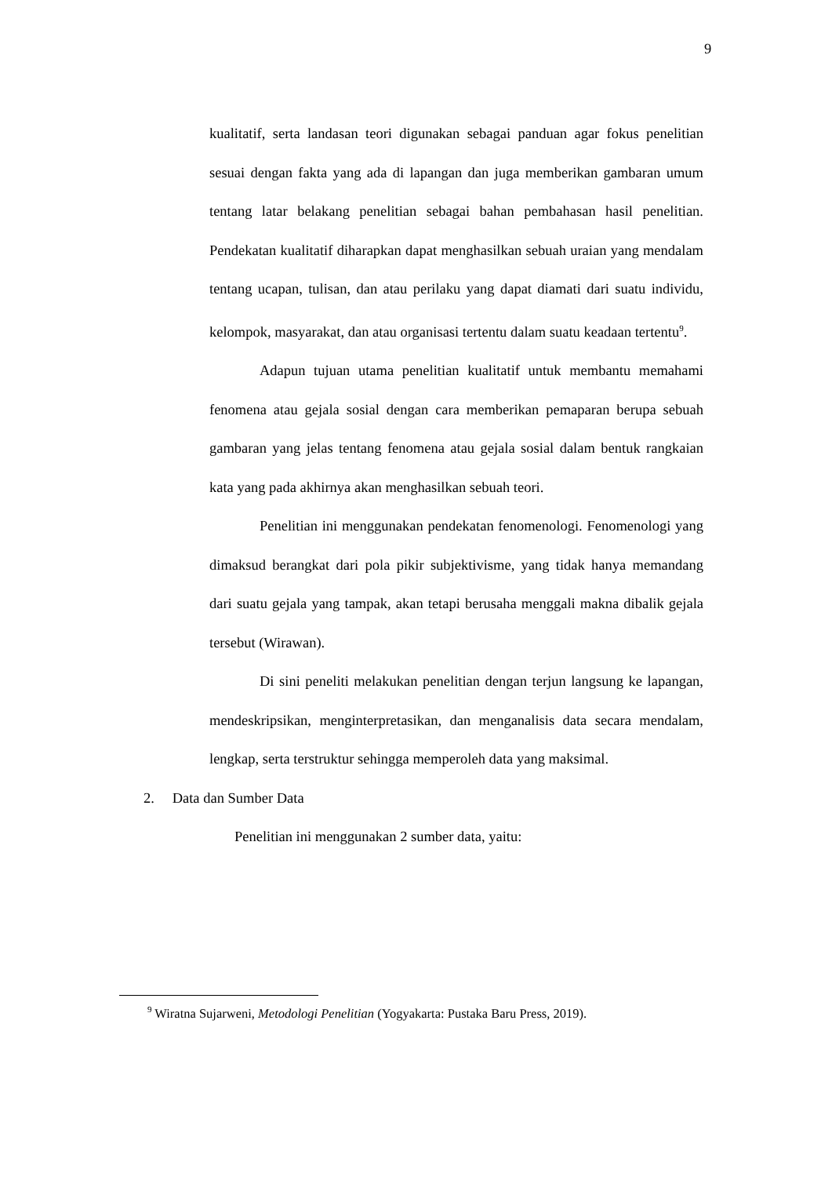9
kualitatif, serta landasan teori digunakan sebagai panduan agar fokus penelitian sesuai dengan fakta yang ada di lapangan dan juga memberikan gambaran umum tentang latar belakang penelitian sebagai bahan pembahasan hasil penelitian. Pendekatan kualitatif diharapkan dapat menghasilkan sebuah uraian yang mendalam tentang ucapan, tulisan, dan atau perilaku yang dapat diamati dari suatu individu, kelompok, masyarakat, dan atau organisasi tertentu dalam suatu keadaan tertentu<sup>9</sup>.
Adapun tujuan utama penelitian kualitatif untuk membantu memahami fenomena atau gejala sosial dengan cara memberikan pemaparan berupa sebuah gambaran yang jelas tentang fenomena atau gejala sosial dalam bentuk rangkaian kata yang pada akhirnya akan menghasilkan sebuah teori.
Penelitian ini menggunakan pendekatan fenomenologi. Fenomenologi yang dimaksud berangkat dari pola pikir subjektivisme, yang tidak hanya memandang dari suatu gejala yang tampak, akan tetapi berusaha menggali makna dibalik gejala tersebut (Wirawan).
Di sini peneliti melakukan penelitian dengan terjun langsung ke lapangan, mendeskripsikan, menginterpretasikan, dan menganalisis data secara mendalam, lengkap, serta terstruktur sehingga memperoleh data yang maksimal.
2. Data dan Sumber Data
Penelitian ini menggunakan 2 sumber data, yaitu:
<sup>9</sup> Wiratna Sujarweni, Metodologi Penelitian (Yogyakarta: Pustaka Baru Press, 2019).